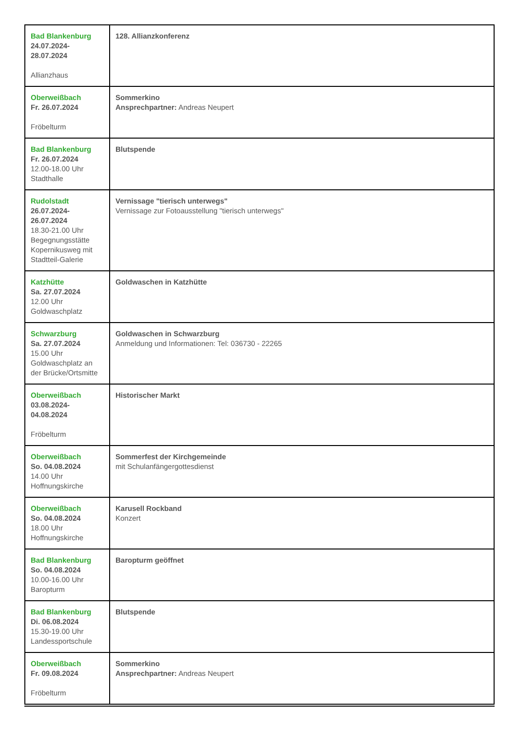| Bad Blankenburg 24.07.2024- 28.07.2024 Allianzhaus | 128. Allianzkonferenz |
| Oberweißbach Fr. 26.07.2024 Fröbelturm | Sommerkino Ansprechpartner: Andreas Neupert |
| Bad Blankenburg Fr. 26.07.2024 12.00-18.00 Uhr Stadthalle | Blutspende |
| Rudolstadt 26.07.2024- 26.07.2024 18.30-21.00 Uhr Begegnungsstätte Kopernikusweg mit Stadtteil-Galerie | Vernissage "tierisch unterwegs" Vernissage zur Fotoausstellung "tierisch unterwegs" |
| Katzhütte Sa. 27.07.2024 12.00 Uhr Goldwaschplatz | Goldwaschen in Katzhütte |
| Schwarzburg Sa. 27.07.2024 15.00 Uhr Goldwaschplatz an der Brücke/Ortsmitte | Goldwaschen in Schwarzburg Anmeldung und Informationen: Tel: 036730 - 22265 |
| Oberweißbach 03.08.2024- 04.08.2024 Fröbelturm | Historischer Markt |
| Oberweißbach So. 04.08.2024 14.00 Uhr Hoffnungskirche | Sommerfest der Kirchgemeinde mit Schulanfängergottesdienst |
| Oberweißbach So. 04.08.2024 18.00 Uhr Hoffnungskirche | Karusell Rockband Konzert |
| Bad Blankenburg So. 04.08.2024 10.00-16.00 Uhr Baropturm | Baropturm geöffnet |
| Bad Blankenburg Di. 06.08.2024 15.30-19.00 Uhr Landessportschule | Blutspende |
| Oberweißbach Fr. 09.08.2024 Fröbelturm | Sommerkino Ansprechpartner: Andreas Neupert |